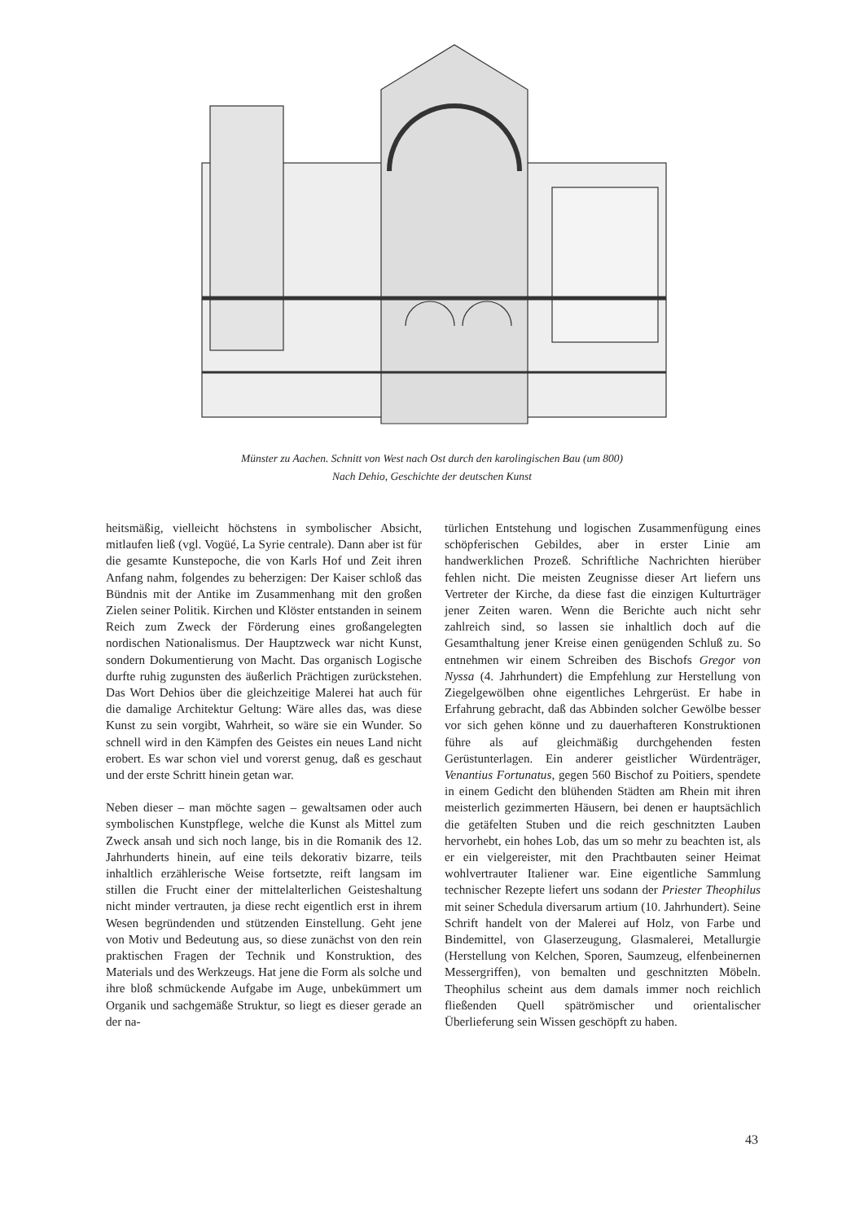Münster zu Aachen. Schnitt von West nach Ost durch den karolingischen Bau (um 800)
Nach Dehio, Geschichte der deutschen Kunst
heitsmäßig, vielleicht höchstens in symbolischer Absicht, mitlaufen ließ (vgl. Vogüé, La Syrie centrale). Dann aber ist für die gesamte Kunstepoche, die von Karls Hof und Zeit ihren Anfang nahm, folgendes zu beherzigen: Der Kaiser schloß das Bündnis mit der Antike im Zusammenhang mit den großen Zielen seiner Politik. Kirchen und Klöster entstanden in seinem Reich zum Zweck der Förderung eines großangelegten nordischen Nationalismus. Der Hauptzweck war nicht Kunst, sondern Dokumentierung von Macht. Das organisch Logische durfte ruhig zugunsten des äußerlich Prächtigen zurückstehen. Das Wort Dehios über die gleichzeitige Malerei hat auch für die damalige Architektur Geltung: Wäre alles das, was diese Kunst zu sein vorgibt, Wahrheit, so wäre sie ein Wunder. So schnell wird in den Kämpfen des Geistes ein neues Land nicht erobert. Es war schon viel und vorerst genug, daß es geschaut und der erste Schritt hinein getan war.
Neben dieser – man möchte sagen – gewaltsamen oder auch symbolischen Kunstpflege, welche die Kunst als Mittel zum Zweck ansah und sich noch lange, bis in die Romanik des 12. Jahrhunderts hinein, auf eine teils dekorativ bizarre, teils inhaltlich erzählerische Weise fortsetzte, reift langsam im stillen die Frucht einer der mittelalterlichen Geisteshaltung nicht minder vertrauten, ja diese recht eigentlich erst in ihrem Wesen begründenden und stützenden Einstellung. Geht jene von Motiv und Bedeutung aus, so diese zunächst von den rein praktischen Fragen der Technik und Konstruktion, des Materials und des Werkzeugs. Hat jene die Form als solche und ihre bloß schmückende Aufgabe im Auge, unbekümmert um Organik und sachgemäße Struktur, so liegt es dieser gerade an der na-
türlichen Entstehung und logischen Zusammenfügung eines schöpferischen Gebildes, aber in erster Linie am handwerklichen Prozeß. Schriftliche Nachrichten hierüber fehlen nicht. Die meisten Zeugnisse dieser Art liefern uns Vertreter der Kirche, da diese fast die einzigen Kulturträger jener Zeiten waren. Wenn die Berichte auch nicht sehr zahlreich sind, so lassen sie inhaltlich doch auf die Gesamthaltung jener Kreise einen genügenden Schluß zu. So entnehmen wir einem Schreiben des Bischofs Gregor von Nyssa (4. Jahrhundert) die Empfehlung zur Herstellung von Ziegelgewölben ohne eigentliches Lehrgerüst. Er habe in Erfahrung gebracht, daß das Abbinden solcher Gewölbe besser vor sich gehen könne und zu dauerhafteren Konstruktionen führe als auf gleichmäßig durchgehenden festen Gerüstunterlagen. Ein anderer geistlicher Würdenträger, Venantius Fortunatus, gegen 560 Bischof zu Poitiers, spendete in einem Gedicht den blühenden Städten am Rhein mit ihren meisterlich gezimmerten Häusern, bei denen er hauptsächlich die getäfelten Stuben und die reich geschnitzten Lauben hervorhebt, ein hohes Lob, das um so mehr zu beachten ist, als er ein vielgereister, mit den Prachtbauten seiner Heimat wohlvertrauter Italiener war. Eine eigentliche Sammlung technischer Rezepte liefert uns sodann der Priester Theophilus mit seiner Schedula diversarum artium (10. Jahrhundert). Seine Schrift handelt von der Malerei auf Holz, von Farbe und Bindemittel, von Glaserzeugung, Glasmalerei, Metallurgie (Herstellung von Kelchen, Sporen, Saumzeug, elfenbeinernen Messergriffen), von bemalten und geschnitzten Möbeln. Theophilus scheint aus dem damals immer noch reichlich fließenden Quell spätrömischer und orientalischer Überlieferung sein Wissen geschöpft zu haben.
43